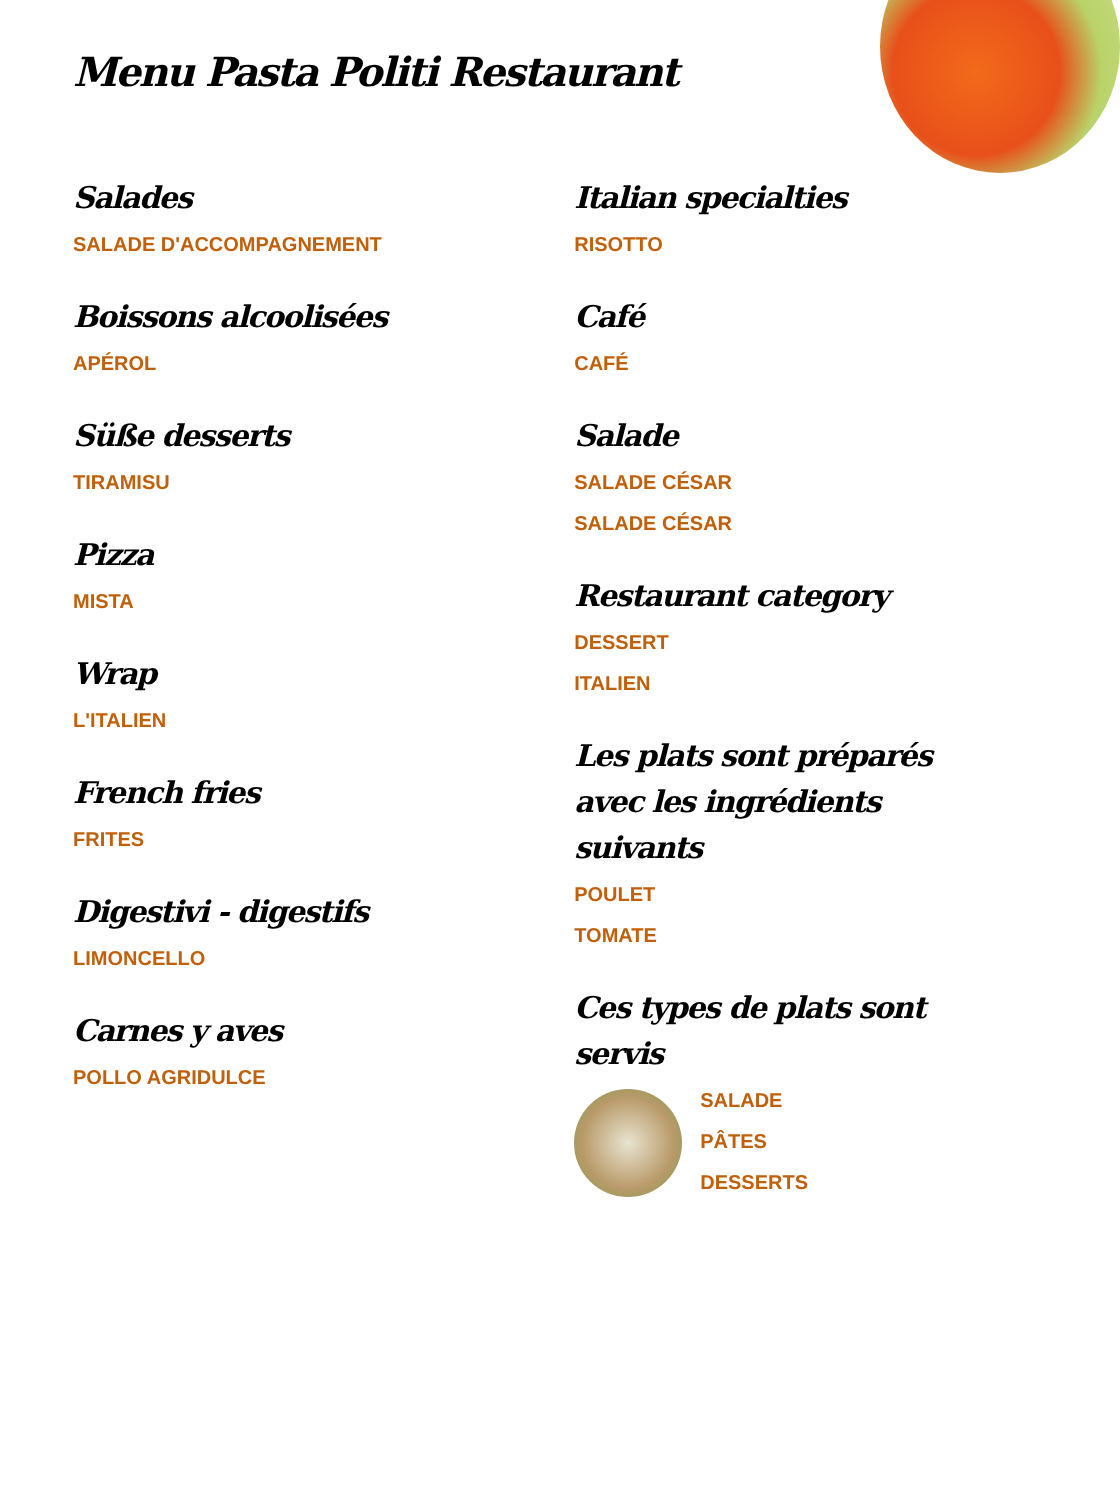Menu Pasta Politi Restaurant
Salades
SALADE D'ACCOMPAGNEMENT
Boissons alcoolisées
APÉROL
Süße desserts
TIRAMISU
Pizza
MISTA
Wrap
L'ITALIEN
French fries
FRITES
Digestivi - digestifs
LIMONCELLO
Carnes y aves
POLLO AGRIDULCE
Italian specialties
RISOTTO
Café
CAFÉ
Salade
SALADE CÉSAR
SALADE CÉSAR
Restaurant category
DESSERT
ITALIEN
Les plats sont préparés avec les ingrédients suivants
POULET
TOMATE
Ces types de plats sont servis
SALADE
PÂTES
DESSERTS